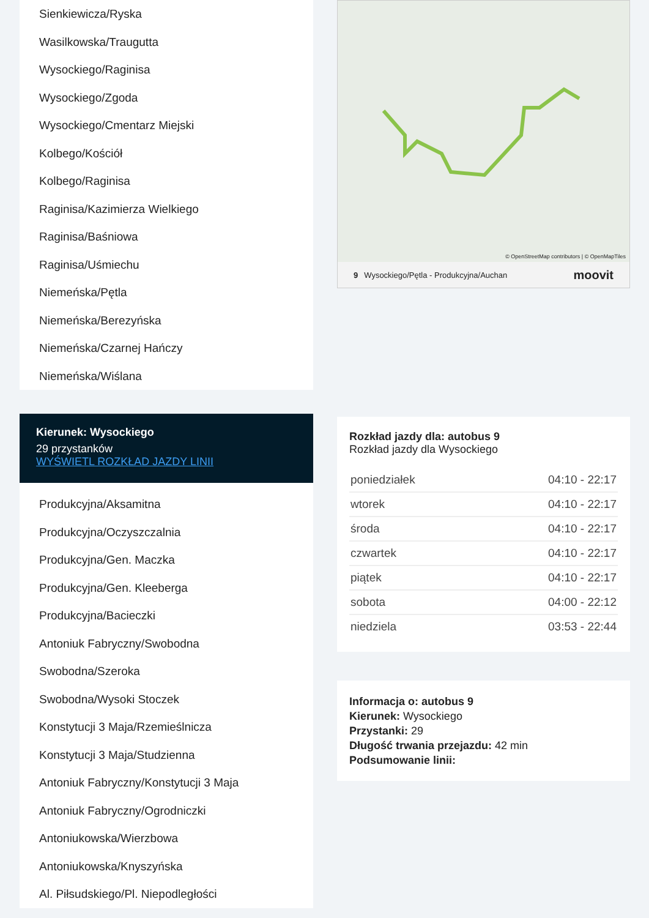Sienkiewicza/Ryska
Wasilkowska/Traugutta
Wysockiego/Raginisa
Wysockiego/Zgoda
Wysockiego/Cmentarz Miejski
Kolbego/Kościół
Kolbego/Raginisa
Raginisa/Kazimierza Wielkiego
Raginisa/Baśniowa
Raginisa/Uśmiechu
Niemeńska/Pętla
Niemeńska/Berezyńska
Niemeńska/Czarnej Hańczy
Niemeńska/Wiślana
Kierunek: Wysockiego
29 przystanków
WYŚWIETL ROZKŁAD JAZDY LINII
Produkcyjna/Aksamitna
Produkcyjna/Oczyszczalnia
Produkcyjna/Gen. Maczka
Produkcyjna/Gen. Kleeberga
Produkcyjna/Bacieczki
Antoniuk Fabryczny/Swobodna
Swobodna/Szeroka
Swobodna/Wysoki Stoczek
Konstytucji 3 Maja/Rzemieślnicza
Konstytucji 3 Maja/Studzienna
Antoniuk Fabryczny/Konstytucji 3 Maja
Antoniuk Fabryczny/Ogrodniczki
Antoniukowska/Wierzbowa
Antoniukowska/Knyszyńska
Al. Piłsudskiego/Pl. Niepodległości
© OpenStreetMap contributors | © OpenMapTiles
9 Wysockiego/Pętla - Produkcyjna/Auchan moovit
Rozkład jazdy dla: autobus 9
Rozkład jazdy dla Wysockiego
| poniedziałek | 04:10 - 22:17 |
| wtorek | 04:10 - 22:17 |
| środa | 04:10 - 22:17 |
| czwartek | 04:10 - 22:17 |
| piątek | 04:10 - 22:17 |
| sobota | 04:00 - 22:12 |
| niedziela | 03:53 - 22:44 |
Informacja o: autobus 9
Kierunek: Wysockiego
Przystanki: 29
Długość trwania przejazdu: 42 min
Podsumowanie linii: